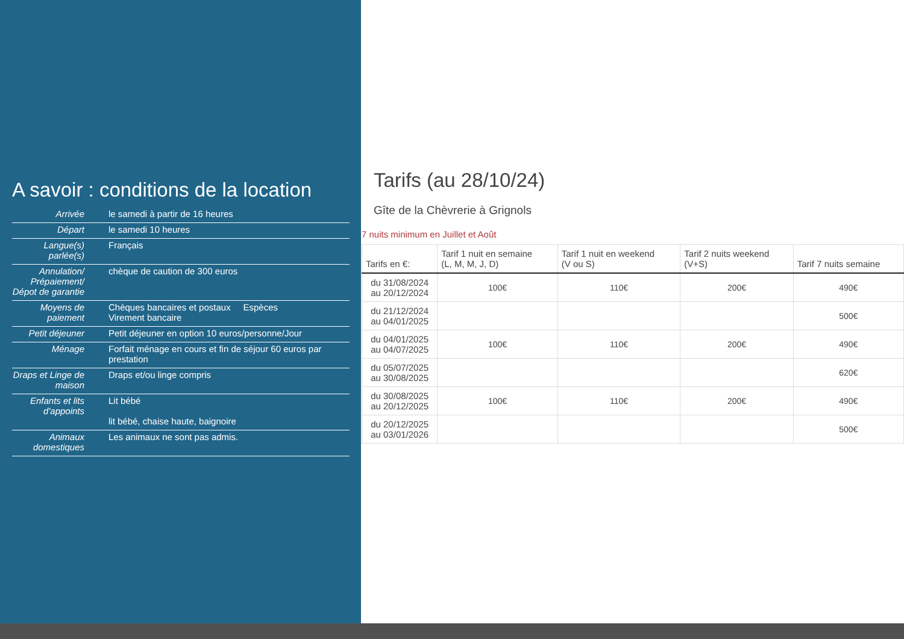A savoir : conditions de la location
| Arrivée | le samedi à partir de 16 heures |
| Départ | le samedi 10 heures |
| Langue(s) parlée(s) | Français |
| Annulation/ Prépaiement/ Dépot de garantie | chèque de caution de 300 euros |
| Moyens de paiement | Chèques bancaires et postaux Espèces Virement bancaire |
| Petit déjeuner | Petit déjeuner en option 10 euros/personne/Jour |
| Ménage | Forfait ménage en cours et fin de séjour 60 euros par prestation |
| Draps et Linge de maison | Draps et/ou linge compris |
| Enfants et lits d'appoints | Lit bébé lit bébé, chaise haute, baignoire |
| Animaux domestiques | Les animaux ne sont pas admis. |
Tarifs (au 28/10/24)
Gîte de la Chèvrerie à Grignols
7 nuits minimum en Juillet et Août
| Tarifs en €: | Tarif 1 nuit en semaine (L, M, M, J, D) | Tarif 1 nuit en weekend (V ou S) | Tarif 2 nuits weekend (V+S) | Tarif 7 nuits semaine |
| --- | --- | --- | --- | --- |
| du 31/08/2024 au 20/12/2024 | 100€ | 110€ | 200€ | 490€ |
| du 21/12/2024 au 04/01/2025 | | | | 500€ |
| du 04/01/2025 au 04/07/2025 | 100€ | 110€ | 200€ | 490€ |
| du 05/07/2025 au 30/08/2025 | | | | 620€ |
| du 30/08/2025 au 20/12/2025 | 100€ | 110€ | 200€ | 490€ |
| du 20/12/2025 au 03/01/2026 | | | | 500€ |